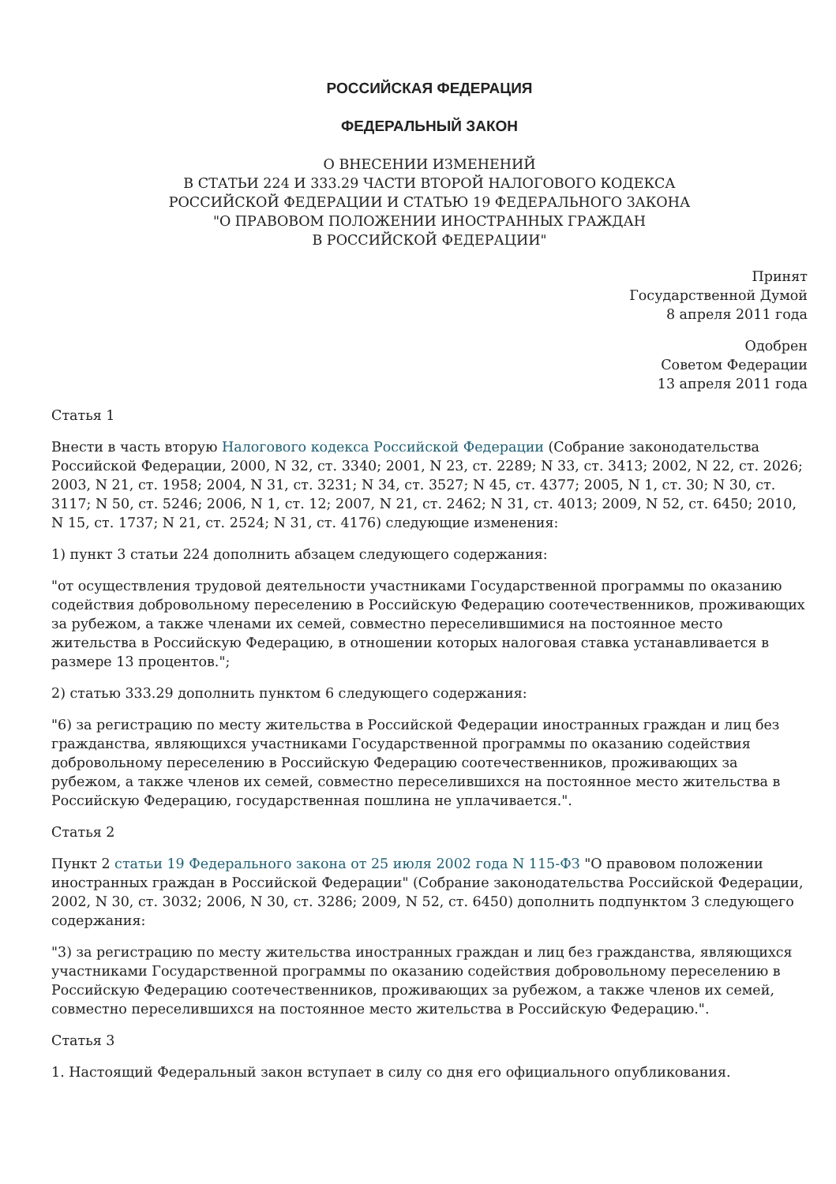РОССИЙСКАЯ ФЕДЕРАЦИЯ
ФЕДЕРАЛЬНЫЙ ЗАКОН
О ВНЕСЕНИИ ИЗМЕНЕНИЙ
В СТАТЬИ 224 И 333.29 ЧАСТИ ВТОРОЙ НАЛОГОВОГО КОДЕКСА
РОССИЙСКОЙ ФЕДЕРАЦИИ И СТАТЬЮ 19 ФЕДЕРАЛЬНОГО ЗАКОНА
"О ПРАВОВОМ ПОЛОЖЕНИИ ИНОСТРАННЫХ ГРАЖДАН
В РОССИЙСКОЙ ФЕДЕРАЦИИ"
Принят
Государственной Думой
8 апреля 2011 года
Одобрен
Советом Федерации
13 апреля 2011 года
Статья 1
Внести в часть вторую Налогового кодекса Российской Федерации (Собрание законодательства Российской Федерации, 2000, N 32, ст. 3340; 2001, N 23, ст. 2289; N 33, ст. 3413; 2002, N 22, ст. 2026; 2003, N 21, ст. 1958; 2004, N 31, ст. 3231; N 34, ст. 3527; N 45, ст. 4377; 2005, N 1, ст. 30; N 30, ст. 3117; N 50, ст. 5246; 2006, N 1, ст. 12; 2007, N 21, ст. 2462; N 31, ст. 4013; 2009, N 52, ст. 6450; 2010, N 15, ст. 1737; N 21, ст. 2524; N 31, ст. 4176) следующие изменения:
1) пункт 3 статьи 224 дополнить абзацем следующего содержания:
"от осуществления трудовой деятельности участниками Государственной программы по оказанию содействия добровольному переселению в Российскую Федерацию соотечественников, проживающих за рубежом, а также членами их семей, совместно переселившимися на постоянное место жительства в Российскую Федерацию, в отношении которых налоговая ставка устанавливается в размере 13 процентов.";
2) статью 333.29 дополнить пунктом 6 следующего содержания:
"6) за регистрацию по месту жительства в Российской Федерации иностранных граждан и лиц без гражданства, являющихся участниками Государственной программы по оказанию содействия добровольному переселению в Российскую Федерацию соотечественников, проживающих за рубежом, а также членов их семей, совместно переселившихся на постоянное место жительства в Российскую Федерацию, государственная пошлина не уплачивается.".
Статья 2
Пункт 2 статьи 19 Федерального закона от 25 июля 2002 года N 115-ФЗ "О правовом положении иностранных граждан в Российской Федерации" (Собрание законодательства Российской Федерации, 2002, N 30, ст. 3032; 2006, N 30, ст. 3286; 2009, N 52, ст. 6450) дополнить подпунктом 3 следующего содержания:
"3) за регистрацию по месту жительства иностранных граждан и лиц без гражданства, являющихся участниками Государственной программы по оказанию содействия добровольному переселению в Российскую Федерацию соотечественников, проживающих за рубежом, а также членов их семей, совместно переселившихся на постоянное место жительства в Российскую Федерацию.".
Статья 3
1. Настоящий Федеральный закон вступает в силу со дня его официального опубликования.